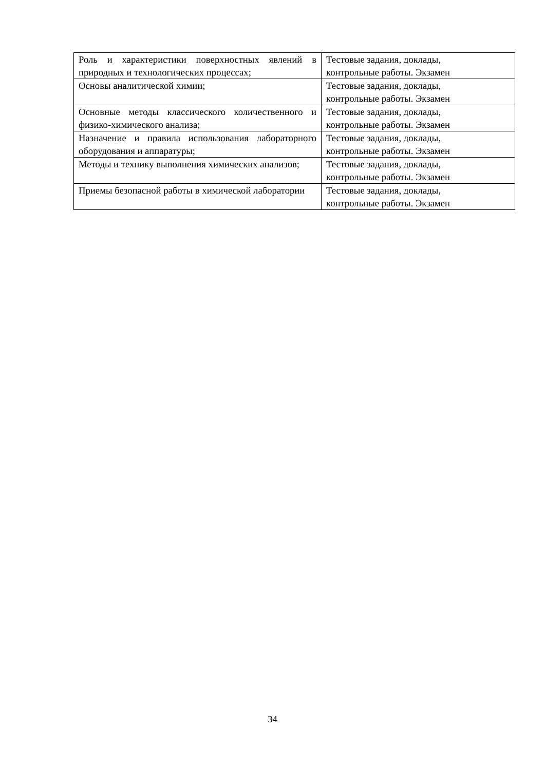| Роль и характеристики поверхностных явлений в природных и технологических процессах; | Тестовые задания, доклады, контрольные работы. Экзамен |
| Основы аналитической химии; | Тестовые задания, доклады, контрольные работы. Экзамен |
| Основные методы классического количественного и физико-химического анализа; | Тестовые задания, доклады, контрольные работы. Экзамен |
| Назначение и правила использования лабораторного оборудования и аппаратуры; | Тестовые задания, доклады, контрольные работы. Экзамен |
| Методы и технику выполнения химических анализов; | Тестовые задания, доклады, контрольные работы. Экзамен |
| Приемы безопасной работы в химической лаборатории | Тестовые задания, доклады, контрольные работы. Экзамен |
34